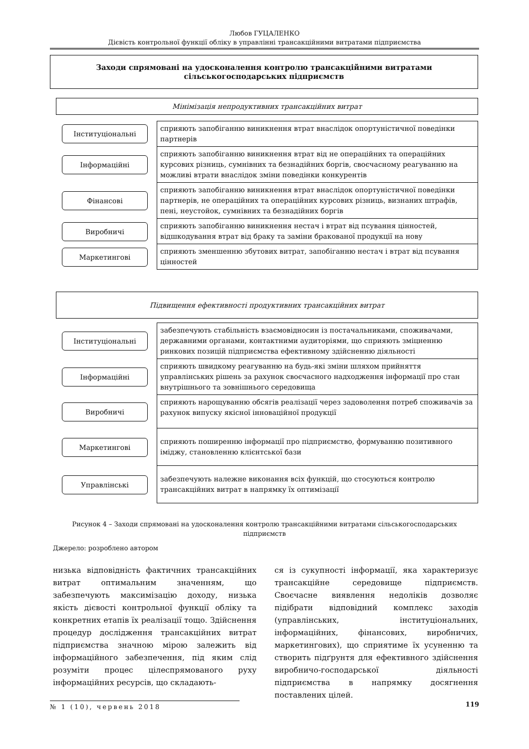Любов ГУЦАЛЕНКО
Дієвість контрольної функції обліку в управлінні трансакційними витратами підприємства
Заходи спрямовані на удосконалення контролю трансакційними витратами
сільськогосподарських підприємств
Мінімізація непродуктивних трансакційних витрат
Інституціональні
сприяють запобіганню виникнення втрат внаслідок опортуністичної поведінки партнерів
Інформаційні
сприяють запобіганню виникнення втрат від не операційних та операційних курсових різниць, сумнівних та безнадійних боргів, своєчасному реагуванню на можливі втрати внаслідок зміни поведінки конкурентів
Фінансові
сприяють запобіганню виникнення втрат внаслідок опортуністичної поведінки партнерів, не операційних та операційних курсових різниць, визнаних штрафів, пені, неустойок, сумнівних та безнадійних боргів
Виробничі
сприяють запобіганню виникнення нестач і втрат від псування цінностей, відшкодування втрат від браку та заміни бракованої продукції на нову
Маркетингові
сприяють зменшенню збутових витрат, запобіганню нестач і втрат від псування цінностей
Підвищення ефективності продуктивних трансакційних витрат
Інституціональні
забезпечують стабільність взаємовідносин із постачальниками, споживачами, державними органами, контактними аудиторіями, що сприяють зміцненню ринкових позицій підприємства ефективному здійсненню діяльності
Інформаційні
сприяють швидкому реагуванню на будь-які зміни шляхом прийняття управлінських рішень за рахунок своєчасного надходження інформації про стан внутрішнього та зовнішнього середовища
Виробничі
сприяють нарощуванню обсягів реалізації через задоволення потреб споживачів за рахунок випуску якісної інноваційної продукції
Маркетингові
сприяють поширенню інформації про підприємство, формуванню позитивного іміджу, становленню клієнтської бази
Управлінські
забезпечують належне виконання всіх функцій, що стосуються контролю трансакційних витрат в напрямку їх оптимізації
Рисунок 4 – Заходи спрямовані на удосконалення контролю трансакційними витратами сільськогосподарських підприємств
Джерело: розроблено автором
низька відповідність фактичних трансакційних витрат оптимальним значенням, що забезпечують максимізацію доходу, низька якість дієвості контрольної функції обліку та конкретних етапів їх реалізації тощо. Здійснення процедур дослідження трансакційних витрат підприємства значною мірою залежить від інформаційного забезпечення, під яким слід розуміти процес цілеспрямованого руху інформаційних ресурсів, що складають-
ся із сукупності інформації, яка характеризує трансакційне середовище підприємств. Своєчасне виявлення недоліків дозволяє підібрати відповідний комплекс заходів (управлінських, інституціональних, інформаційних, фінансових, виробничих, маркетингових), що сприятиме їх усуненню та створить підґрунтя для ефективного здійснення виробничо-господарської діяльності підприємства в напрямку досягнення поставлених цілей.
№ 1 (10), червень 2018 119